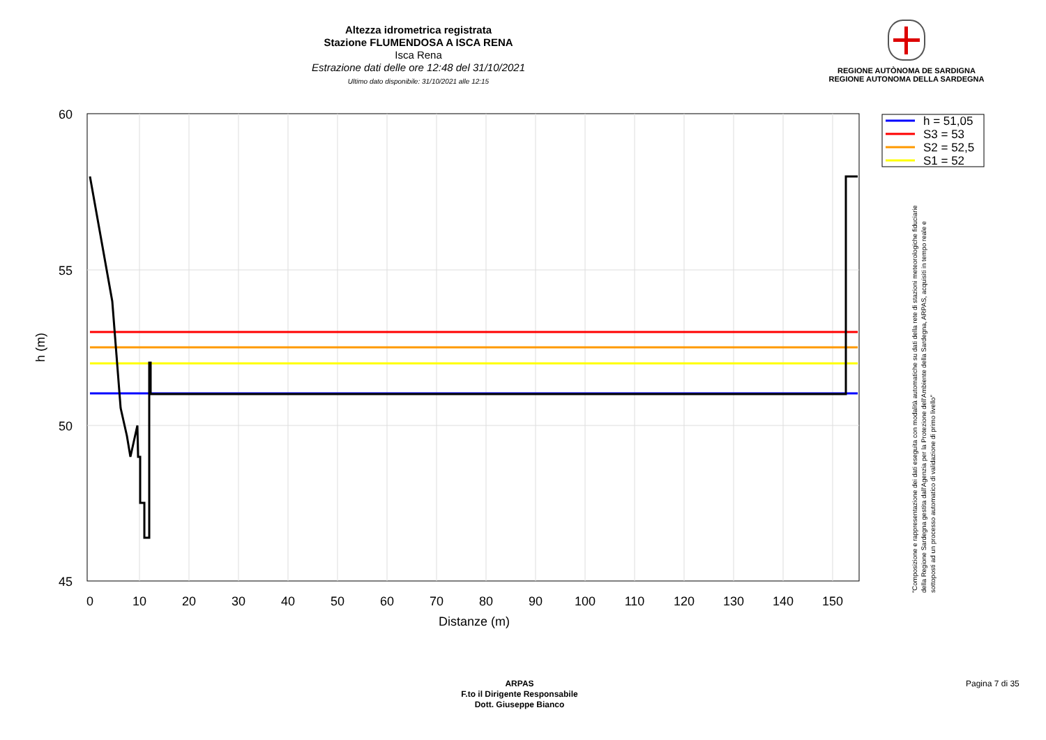Altezza idrometrica registrata
Stazione FLUMENDOSA A ISCA RENA
Isca Rena
Estrazione dati delle ore 12:48 del 31/10/2021
Ultimo dato disponibile: 31/10/2021 alle 12:15
REGIONE AUTÒNOMA DE SARDIGNA
REGIONE AUTONOMA DELLA SARDEGNA
60
55
50
45
0
10
20
30
40
50
60
70
80
90
100
110
120
130
140
150
Distanze (m)
h (m)
h = 51,05
S3 = 53
S2 = 52,5
S1 = 52
"Composizione e rappresentazione dei dati eseguita con modalità automatiche su dati della rete di stazioni meteorologiche fiduciarie della Regione Sardegna gestita dall'Agenzia per la Protezione dell'Ambiente della Sardegna, ARPAS, acquisiti in tempo reale e sottoposti ad un processo automatico di validazione di primo livello"
ARPAS
F.to il Dirigente Responsabile
Dott. Giuseppe Bianco
Pagina 7 di 35